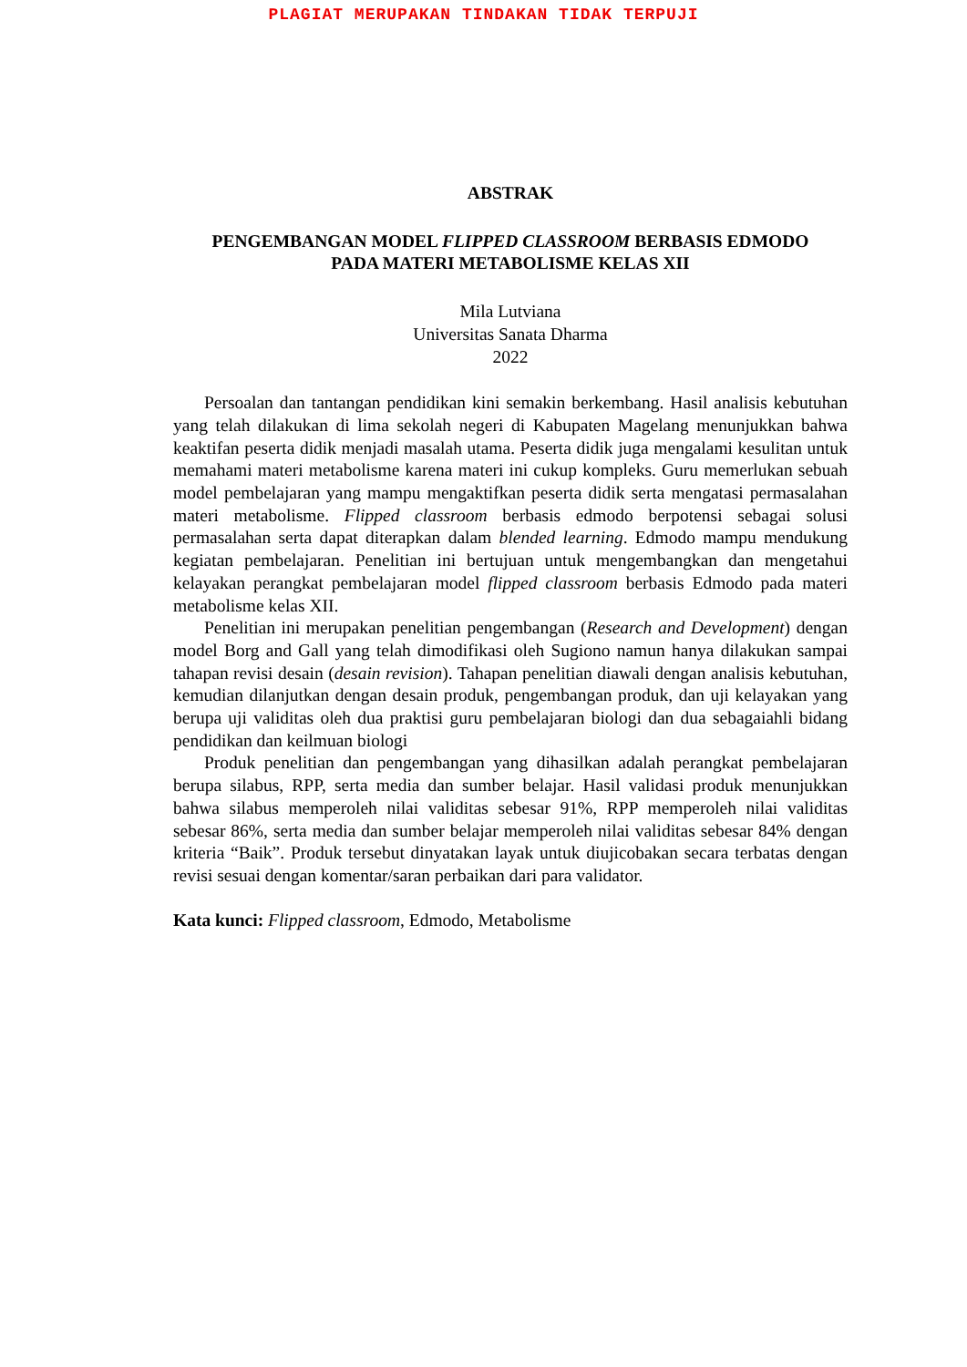PLAGIAT MERUPAKAN TINDAKAN TIDAK TERPUJI
ABSTRAK
PENGEMBANGAN MODEL FLIPPED CLASSROOM BERBASIS EDMODO
PADA MATERI METABOLISME KELAS XII
Mila Lutviana
Universitas Sanata Dharma
2022
Persoalan dan tantangan pendidikan kini semakin berkembang. Hasil analisis kebutuhan yang telah dilakukan di lima sekolah negeri di Kabupaten Magelang menunjukkan bahwa keaktifan peserta didik menjadi masalah utama. Peserta didik juga mengalami kesulitan untuk memahami materi metabolisme karena materi ini cukup kompleks. Guru memerlukan sebuah model pembelajaran yang mampu mengaktifkan peserta didik serta mengatasi permasalahan materi metabolisme. Flipped classroom berbasis edmodo berpotensi sebagai solusi permasalahan serta dapat diterapkan dalam blended learning. Edmodo mampu mendukung kegiatan pembelajaran. Penelitian ini bertujuan untuk mengembangkan dan mengetahui kelayakan perangkat pembelajaran model flipped classroom berbasis Edmodo pada materi metabolisme kelas XII.
Penelitian ini merupakan penelitian pengembangan (Research and Development) dengan model Borg and Gall yang telah dimodifikasi oleh Sugiono namun hanya dilakukan sampai tahapan revisi desain (desain revision). Tahapan penelitian diawali dengan analisis kebutuhan, kemudian dilanjutkan dengan desain produk, pengembangan produk, dan uji kelayakan yang berupa uji validitas oleh dua praktisi guru pembelajaran biologi dan dua sebagaiahli bidang pendidikan dan keilmuan biologi
Produk penelitian dan pengembangan yang dihasilkan adalah perangkat pembelajaran berupa silabus, RPP, serta media dan sumber belajar. Hasil validasi produk menunjukkan bahwa silabus memperoleh nilai validitas sebesar 91%, RPP memperoleh nilai validitas sebesar 86%, serta media dan sumber belajar memperoleh nilai validitas sebesar 84% dengan kriteria “Baik”. Produk tersebut dinyatakan layak untuk diujicobakan secara terbatas dengan revisi sesuai dengan komentar/saran perbaikan dari para validator.
Kata kunci: Flipped classroom, Edmodo, Metabolisme